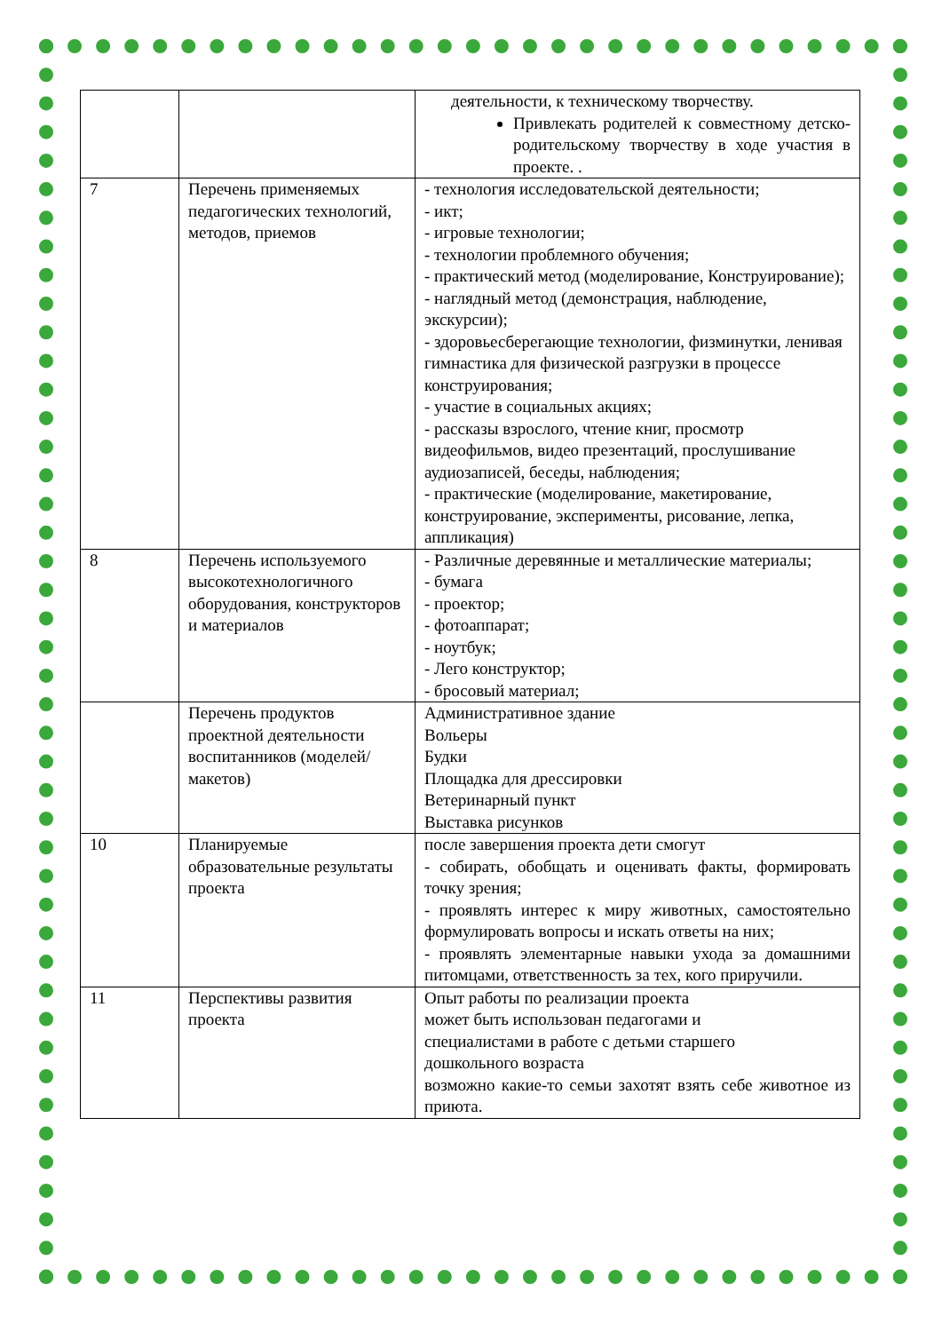| | | деятельности, к техническому творчеству. Привлекать родителей к совместному детско-родительскому творчеству в ходе участия в проекте. . |
| 7 | Перечень применяемых педагогических технологий, методов, приемов | - технология исследовательской деятельности; - икт; - игровые технологии; - технологии проблемного обучения; - практический метод (моделирование, Конструирование); - наглядный метод (демонстрация, наблюдение, экскурсии); - здоровьесберегающие технологии, физминутки, ленивая гимнастика для физической разгрузки в процессе конструирования; - участие в социальных акциях; - рассказы взрослого, чтение книг, просмотр видеофильмов, видео презентаций, прослушивание аудиозаписей, беседы, наблюдения; - практические (моделирование, макетирование, конструирование, эксперименты, рисование, лепка, аппликация) |
| 8 | Перечень используемого высокотехнологичного оборудования, конструкторов и материалов | - Различные деревянные и металлические материалы; - бумага - проектор; - фотоаппарат; - ноутбук; - Лего конструктор; - бросовый материал; |
| | Перечень продуктов проектной деятельности воспитанников (моделей/макетов) | Административное здание Вольеры Будки Площадка для дрессировки Ветеринарный пункт Выставка рисунков |
| 10 | Планируемые образовательные результаты проекта | после завершения проекта дети смогут - собирать, обобщать и оценивать факты, формировать точку зрения; - проявлять интерес к миру животных, самостоятельно формулировать вопросы и искать ответы на них; - проявлять элементарные навыки ухода за домашними питомцами, ответственность за тех, кого приручили. |
| 11 | Перспективы развития проекта | Опыт работы по реализации проекта может быть использован педагогами и специалистами в работе с детьми старшего дошкольного возраста возможно какие-то семьи захотят взять себе животное из приюта. |